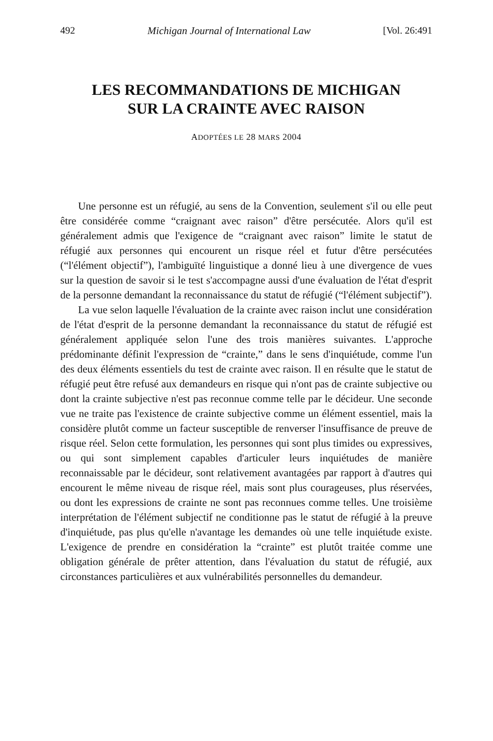492 Michigan Journal of International Law [Vol. 26:491
LES RECOMMANDATIONS DE MICHIGAN
SUR LA CRAINTE AVEC RAISON
ADOPTÉES LE 28 MARS 2004
Une personne est un réfugié, au sens de la Convention, seulement s'il ou elle peut être considérée comme “craignant avec raison” d'être persécutée. Alors qu'il est généralement admis que l'exigence de “craignant avec raison” limite le statut de réfugié aux personnes qui encourent un risque réel et futur d'être persécutées (“l'élément objectif”), l'ambiguïté linguistique a donné lieu à une divergence de vues sur la question de savoir si le test s'accompagne aussi d'une évaluation de l'état d'esprit de la personne demandant la reconnaissance du statut de réfugié (“l'élément subjectif”).
La vue selon laquelle l'évaluation de la crainte avec raison inclut une considération de l'état d'esprit de la personne demandant la reconnaissance du statut de réfugié est généralement appliquée selon l'une des trois manières suivantes. L'approche prédominante définit l'expression de “crainte,” dans le sens d'inquiétude, comme l'un des deux éléments essentiels du test de crainte avec raison. Il en résulte que le statut de réfugié peut être refusé aux demandeurs en risque qui n'ont pas de crainte subjective ou dont la crainte subjective n'est pas reconnue comme telle par le décideur. Une seconde vue ne traite pas l'existence de crainte subjective comme un élément essentiel, mais la considère plutôt comme un facteur susceptible de renverser l'insuffisance de preuve de risque réel. Selon cette formulation, les personnes qui sont plus timides ou expressives, ou qui sont simplement capables d'articuler leurs inquiétudes de manière reconnaissable par le décideur, sont relativement avantagées par rapport à d'autres qui encourent le même niveau de risque réel, mais sont plus courageuses, plus réservées, ou dont les expressions de crainte ne sont pas reconnues comme telles. Une troisième interprétation de l'élément subjectif ne conditionne pas le statut de réfugié à la preuve d'inquiétude, pas plus qu'elle n'avantage les demandes où une telle inquiétude existe. L'exigence de prendre en considération la “crainte” est plutôt traitée comme une obligation générale de prêter attention, dans l'évaluation du statut de réfugié, aux circonstances particulières et aux vulnérabilités personnelles du demandeur.